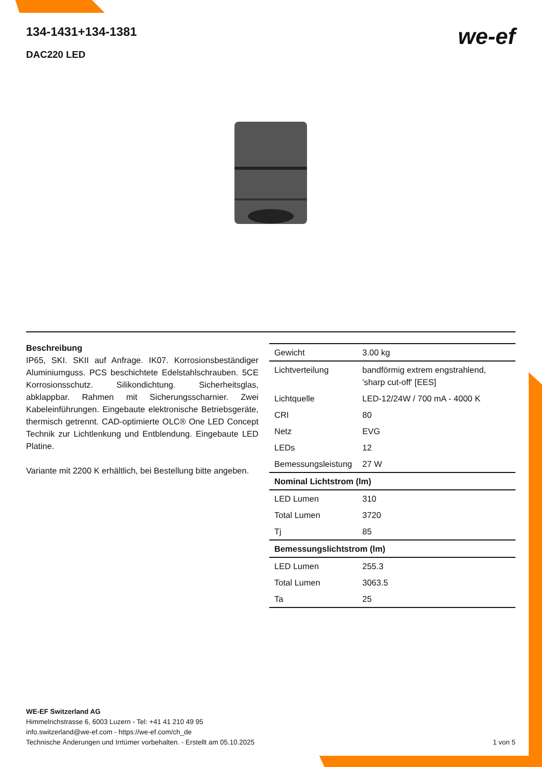134-1431+134-1381
DAC220 LED
we-ef
Beschreibung
IP65, SKI. SKII auf Anfrage. IK07. Korrosionsbeständiger Aluminiumguss. PCS beschichtete Edelstahlschrauben. 5CE Korrosionsschutz. Silikondichtung. Sicherheitsglas, abklappbar. Rahmen mit Sicherungsscharnier. Zwei Kabeleinführungen. Eingebaute elektronische Betriebsgeräte, thermisch getrennt. CAD-optimierte OLC® One LED Concept Technik zur Lichtlenkung und Entblendung. Eingebaute LED Platine.
Variante mit 2200 K erhältlich, bei Bestellung bitte angeben.
| Gewicht | 3.00 kg |
| Lichtverteilung | bandförmig extrem engstrahlend, 'sharp cut-off' [EES] |
| Lichtquelle | LED-12/24W / 700 mA - 4000 K |
| CRI | 80 |
| Netz | EVG |
| LEDs | 12 |
| Bemessungsleistung | 27 W |
| Nominal Lichtstrom (lm) | |
| LED Lumen | 310 |
| Total Lumen | 3720 |
| Tj | 85 |
| Bemessungslichtstrom (lm) | |
| LED Lumen | 255.3 |
| Total Lumen | 3063.5 |
| Ta | 25 |
WE-EF Switzerland AG
Himmelrichstrasse 6, 6003 Luzern - Tel: +41 41 210 49 95
info.switzerland@we-ef.com - https://we-ef.com/ch_de
Technische Änderungen und Irrtümer vorbehalten. - Erstellt am 05.10.2025 1 von 5